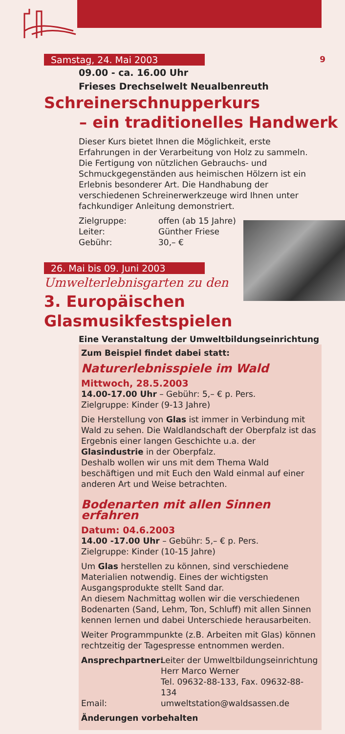9
Samstag, 24. Mai 2003
09.00 - ca. 16.00 Uhr
Frieses Drechselwelt Neualbenreuth
Schreinerschnupperkurs
– ein traditionelles Handwerk
Dieser Kurs bietet Ihnen die Möglichkeit, erste Erfahrungen in der Verarbeitung von Holz zu sammeln. Die Fertigung von nützlichen Gebrauchs- und Schmuckgegenständen aus heimischen Hölzern ist ein Erlebnis besonderer Art. Die Handhabung der verschiedenen Schreinerwerkzeuge wird Ihnen unter fachkundiger Anleitung demonstriert.
Zielgruppe: offen (ab 15 Jahre)
Leiter: Günther Friese
Gebühr: 30,– €
26. Mai bis 09. Juni 2003
Umwelterlebnisgarten zu den
3. Europäischen Glasmusikfestspielen
Eine Veranstaltung der Umweltbildungseinrichtung
Zum Beispiel findet dabei statt:
Naturerlebnisspiele im Wald
Mittwoch, 28.5.2003
14.00-17.00 Uhr – Gebühr: 5,– € p. Pers.
Zielgruppe: Kinder (9-13 Jahre)
Die Herstellung von Glas ist immer in Verbindung mit Wald zu sehen. Die Waldlandschaft der Oberpfalz ist das Ergebnis einer langen Geschichte u.a. der Glasindustrie in der Oberpfalz.
Deshalb wollen wir uns mit dem Thema Wald beschäftigen und mit Euch den Wald einmal auf einer anderen Art und Weise betrachten.
Bodenarten mit allen Sinnen erfahren
Datum: 04.6.2003
14.00 -17.00 Uhr – Gebühr: 5,– € p. Pers.
Zielgruppe: Kinder (10-15 Jahre)
Um Glas herstellen zu können, sind verschiedene Materialien notwendig. Eines der wichtigsten Ausgangsprodukte stellt Sand dar.
An diesem Nachmittag wollen wir die verschiedenen Bodenarten (Sand, Lehm, Ton, Schluff) mit allen Sinnen kennen lernen und dabei Unterschiede herausarbeiten.
Weiter Programmpunkte (z.B. Arbeiten mit Glas) können rechtzeitig der Tagespresse entnommen werden.
Ansprechpartner: Leiter der Umweltbildungseinrichtung
Herr Marco Werner
Tel. 09632-88-133, Fax. 09632-88-134
Email: umweltstation@waldsassen.de
Änderungen vorbehalten